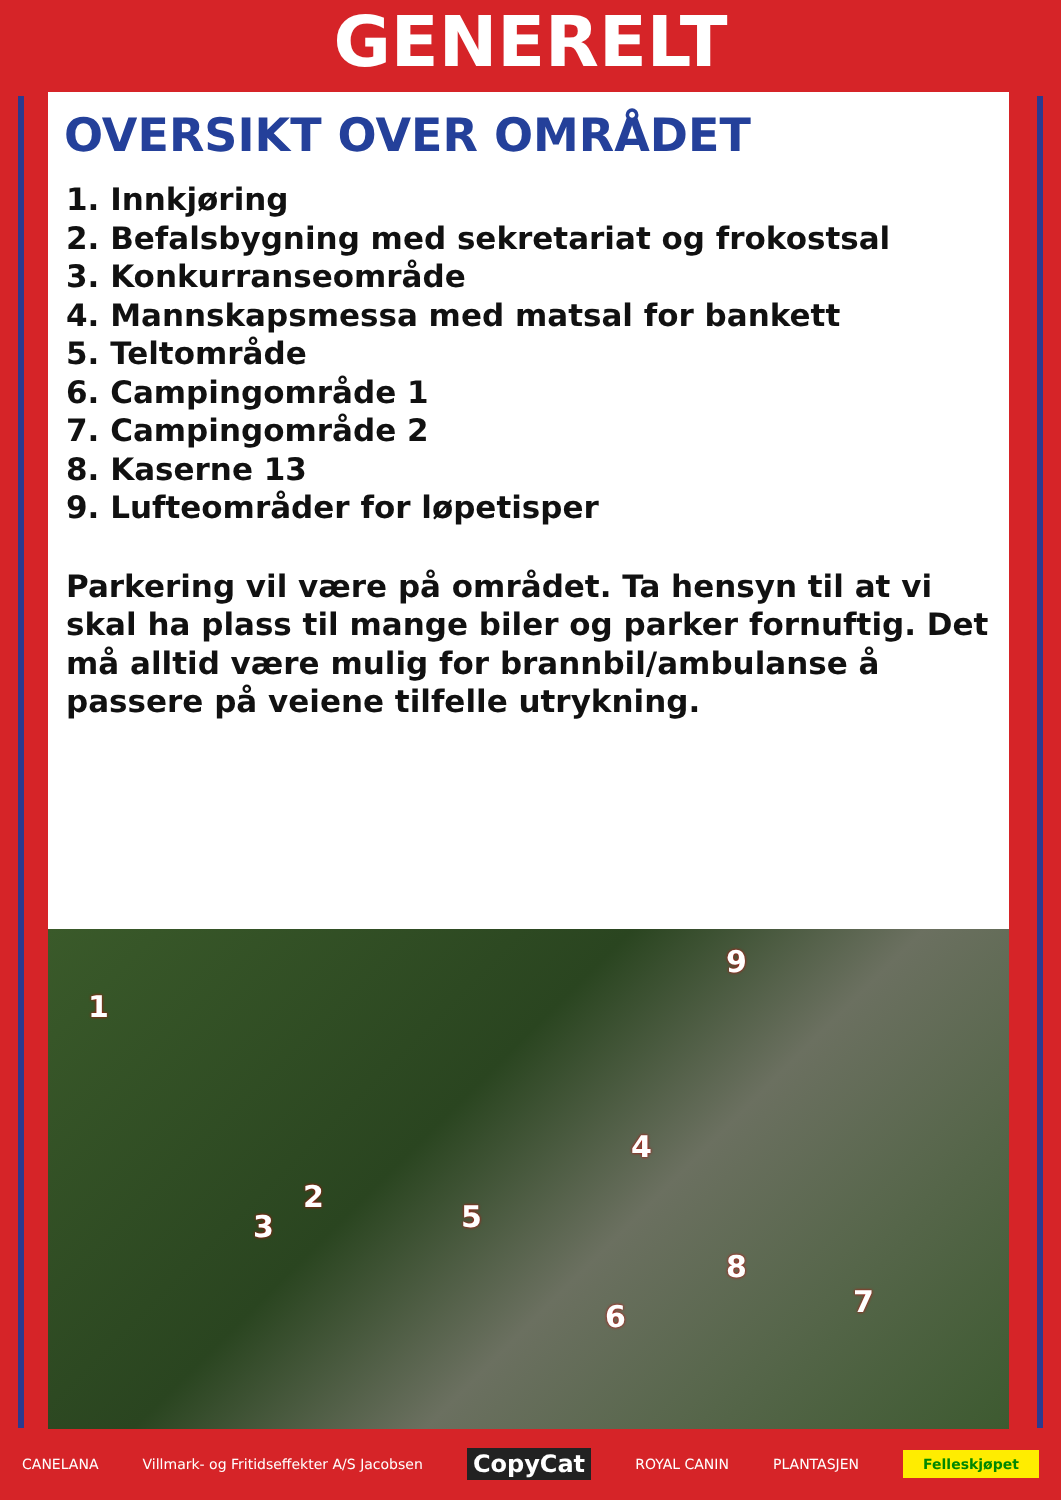GENERELT
OVERSIKT OVER OMRÅDET
1. Innkjøring
2. Befalsbygning med sekretariat og frokostsal
3. Konkurranseområde
4. Mannskapsmessa med matsal for bankett
5. Teltområde
6. Campingområde 1
7. Campingområde 2
8. Kaserne 13
9. Lufteområder for løpetisper
Parkering vil være på området. Ta hensyn til at vi skal ha plass til mange biler og parker fornuftig. Det må alltid være mulig for brannbil/ambulanse å passere på veiene tilfelle utrykning.
1
2
3
4
5
6 7
8
9
CANELANA Villmark- og Fritidseffekter A/S Jacobsen CopyCat ROYAL CANIN PLANTASJEN Felleskjøpet